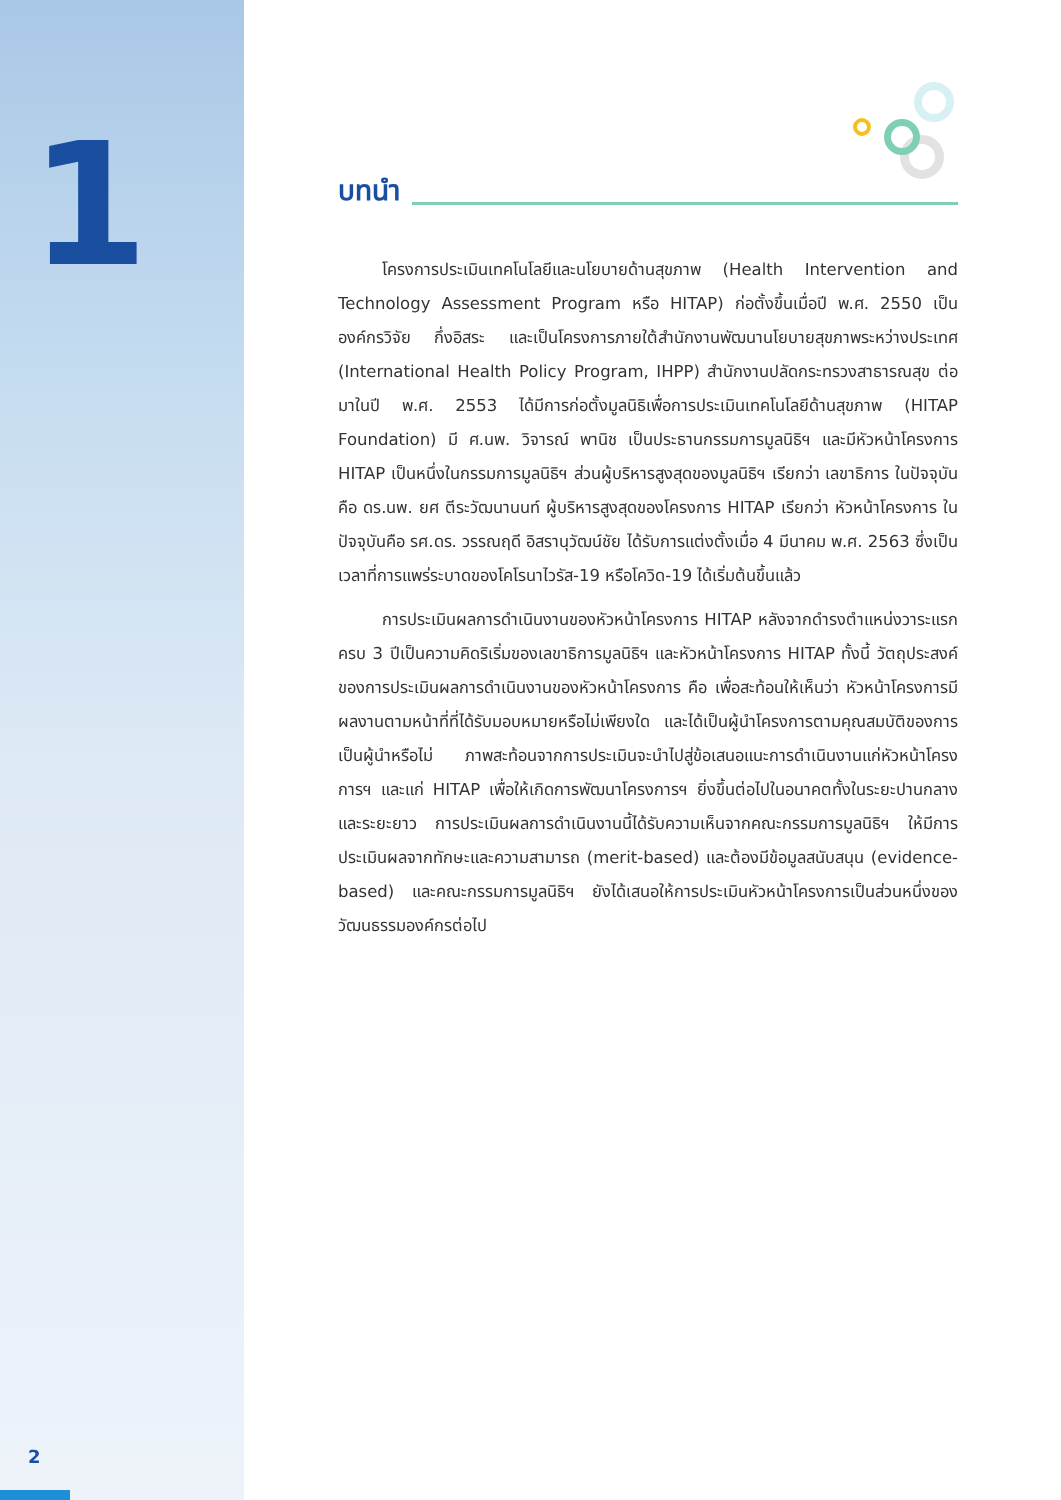1
2
บทนำ
โครงการประเมินเทคโนโลยีและนโยบายด้านสุขภาพ (Health Intervention and Technology Assessment Program หรือ HITAP) ก่อตั้งขึ้นเมื่อปี พ.ศ. 2550 เป็นองค์กรวิจัย กึ่งอิสระ และเป็นโครงการภายใต้สำนักงานพัฒนานโยบายสุขภาพระหว่างประเทศ (International Health Policy Program, IHPP) สำนักงานปลัดกระทรวงสาธารณสุข ต่อมาในปี พ.ศ. 2553 ได้มีการก่อตั้งมูลนิธิเพื่อการประเมินเทคโนโลยีด้านสุขภาพ (HITAP Foundation) มี ศ.นพ. วิจารณ์ พานิช เป็นประธานกรรมการมูลนิธิฯ และมีหัวหน้าโครงการ HITAP เป็นหนึ่งในกรรมการมูลนิธิฯ ส่วนผู้บริหารสูงสุดของมูลนิธิฯ เรียกว่า เลขาธิการ ในปัจจุบันคือ ดร.นพ. ยศ ตีระวัฒนานนท์ ผู้บริหารสูงสุดของโครงการ HITAP เรียกว่า หัวหน้าโครงการ ในปัจจุบันคือ รศ.ดร. วรรณฤดี อิสรานุวัฒน์ชัย ได้รับการแต่งตั้งเมื่อ 4 มีนาคม พ.ศ. 2563 ซึ่งเป็นเวลาที่การแพร่ระบาดของโคโรนาไวรัส-19 หรือโควิด-19 ได้เริ่มต้นขึ้นแล้ว
การประเมินผลการดำเนินงานของหัวหน้าโครงการ HITAP หลังจากดำรงตำแหน่งวาระแรกครบ 3 ปีเป็นความคิดริเริ่มของเลขาธิการมูลนิธิฯ และหัวหน้าโครงการ HITAP ทั้งนี้ วัตถุประสงค์ของการประเมินผลการดำเนินงานของหัวหน้าโครงการ คือ เพื่อสะท้อนให้เห็นว่า หัวหน้าโครงการมีผลงานตามหน้าที่ที่ได้รับมอบหมายหรือไม่เพียงใด และได้เป็นผู้นำโครงการตามคุณสมบัติของการเป็นผู้นำหรือไม่ ภาพสะท้อนจากการประเมินจะนำไปสู่ข้อเสนอแนะการดำเนินงานแก่หัวหน้าโครงการฯ และแก่ HITAP เพื่อให้เกิดการพัฒนาโครงการฯ ยิ่งขึ้นต่อไปในอนาคตทั้งในระยะปานกลางและระยะยาว การประเมินผลการดำเนินงานนี้ได้รับความเห็นจากคณะกรรมการมูลนิธิฯ ให้มีการประเมินผลจากทักษะและความสามารถ (merit-based) และต้องมีข้อมูลสนับสนุน (evidence-based) และคณะกรรมการมูลนิธิฯ ยังได้เสนอให้การประเมินหัวหน้าโครงการเป็นส่วนหนึ่งของวัฒนธรรมองค์กรต่อไป